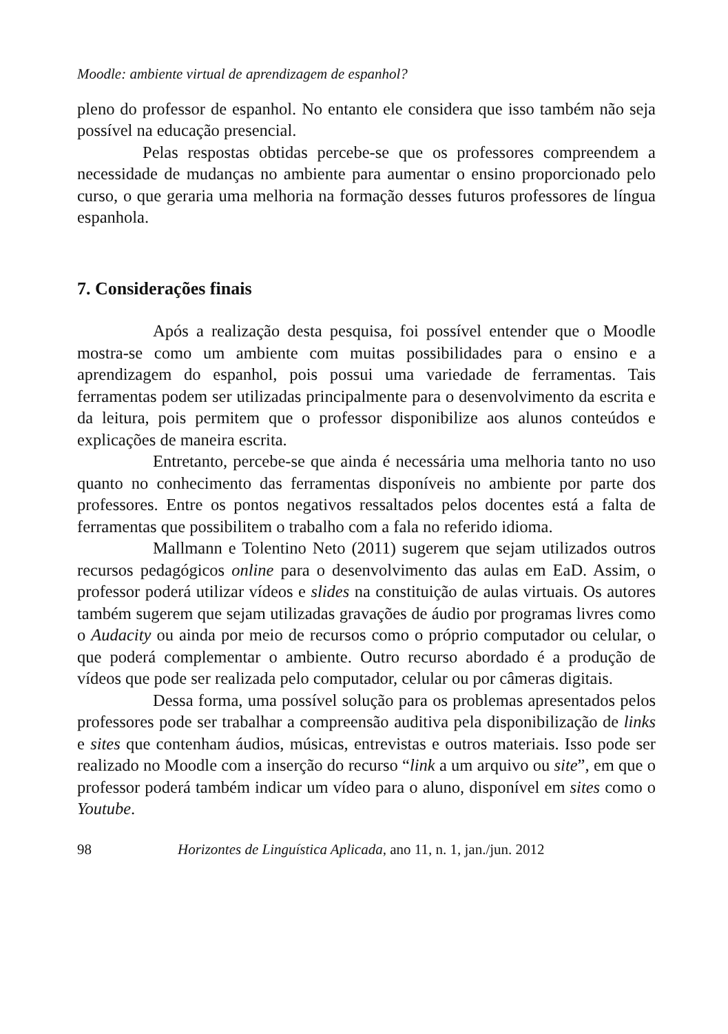Moodle: ambiente virtual de aprendizagem de espanhol?
pleno do professor de espanhol. No entanto ele considera que isso também não seja possível na educação presencial.
Pelas respostas obtidas percebe-se que os professores compreendem a necessidade de mudanças no ambiente para aumentar o ensino proporcionado pelo curso, o que geraria uma melhoria na formação desses futuros professores de língua espanhola.
7. Considerações finais
Após a realização desta pesquisa, foi possível entender que o Moodle mostra-se como um ambiente com muitas possibilidades para o ensino e a aprendizagem do espanhol, pois possui uma variedade de ferramentas. Tais ferramentas podem ser utilizadas principalmente para o desenvolvimento da escrita e da leitura, pois permitem que o professor disponibilize aos alunos conteúdos e explicações de maneira escrita.
Entretanto, percebe-se que ainda é necessária uma melhoria tanto no uso quanto no conhecimento das ferramentas disponíveis no ambiente por parte dos professores. Entre os pontos negativos ressaltados pelos docentes está a falta de ferramentas que possibilitem o trabalho com a fala no referido idioma.
Mallmann e Tolentino Neto (2011) sugerem que sejam utilizados outros recursos pedagógicos online para o desenvolvimento das aulas em EaD. Assim, o professor poderá utilizar vídeos e slides na constituição de aulas virtuais. Os autores também sugerem que sejam utilizadas gravações de áudio por programas livres como o Audacity ou ainda por meio de recursos como o próprio computador ou celular, o que poderá complementar o ambiente. Outro recurso abordado é a produção de vídeos que pode ser realizada pelo computador, celular ou por câmeras digitais.
Dessa forma, uma possível solução para os problemas apresentados pelos professores pode ser trabalhar a compreensão auditiva pela disponibilização de links e sites que contenham áudios, músicas, entrevistas e outros materiais. Isso pode ser realizado no Moodle com a inserção do recurso “link a um arquivo ou site”, em que o professor poderá também indicar um vídeo para o aluno, disponível em sites como o Youtube.
98 Horizontes de Linguística Aplicada, ano 11, n. 1, jan./jun. 2012